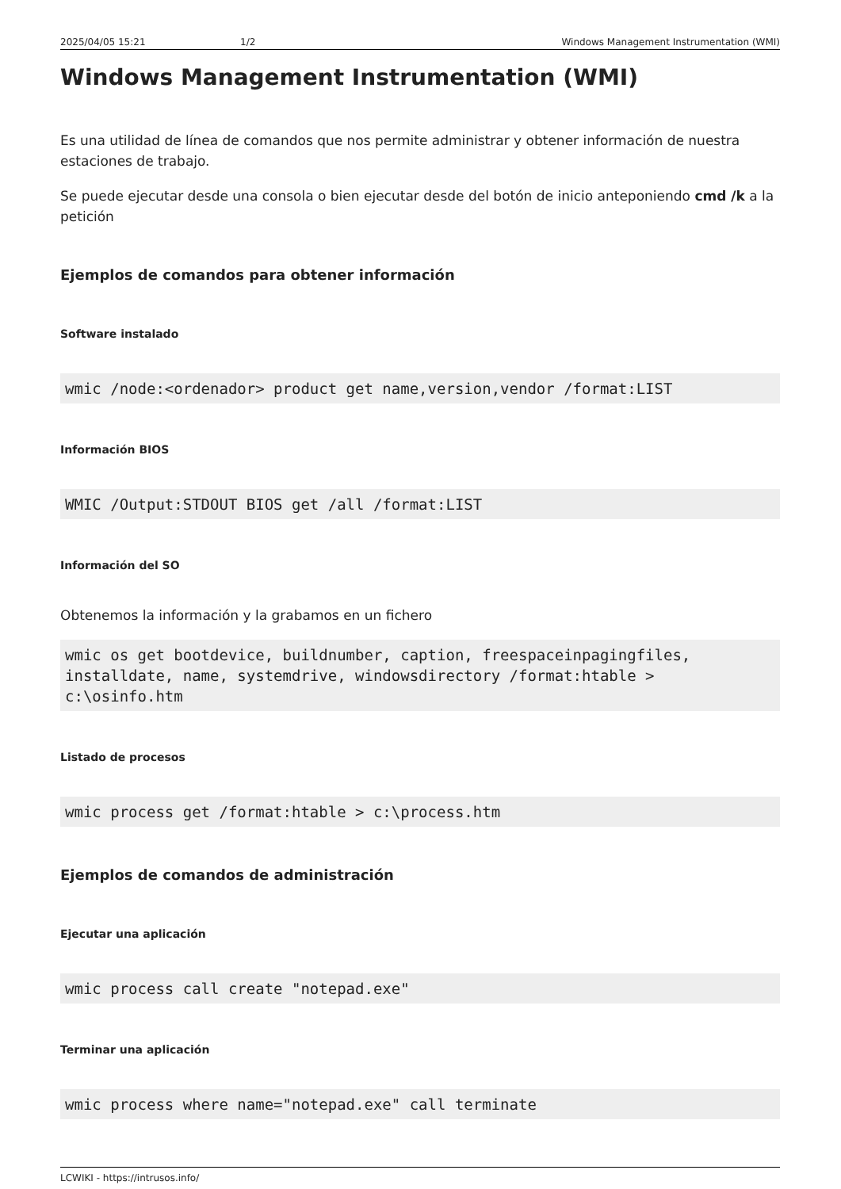2025/04/05 15:21 1/2 Windows Management Instrumentation (WMI)
Windows Management Instrumentation (WMI)
Es una utilidad de línea de comandos que nos permite administrar y obtener información de nuestra estaciones de trabajo.
Se puede ejecutar desde una consola o bien ejecutar desde del botón de inicio anteponiendo cmd /k a la petición
Ejemplos de comandos para obtener información
Software instalado
wmic /node:<ordenador> product get name,version,vendor /format:LIST
Información BIOS
WMIC /Output:STDOUT BIOS get /all /format:LIST
Información del SO
Obtenemos la información y la grabamos en un fichero
wmic os get bootdevice, buildnumber, caption, freespaceinpagingfiles, installdate, name, systemdrive, windowsdirectory /format:htable > c:\osinfo.htm
Listado de procesos
wmic process get /format:htable > c:\process.htm
Ejemplos de comandos de administración
Ejecutar una aplicación
wmic process call create "notepad.exe"
Terminar una aplicación
wmic process where name="notepad.exe" call terminate
LCWIKI - https://intrusos.info/